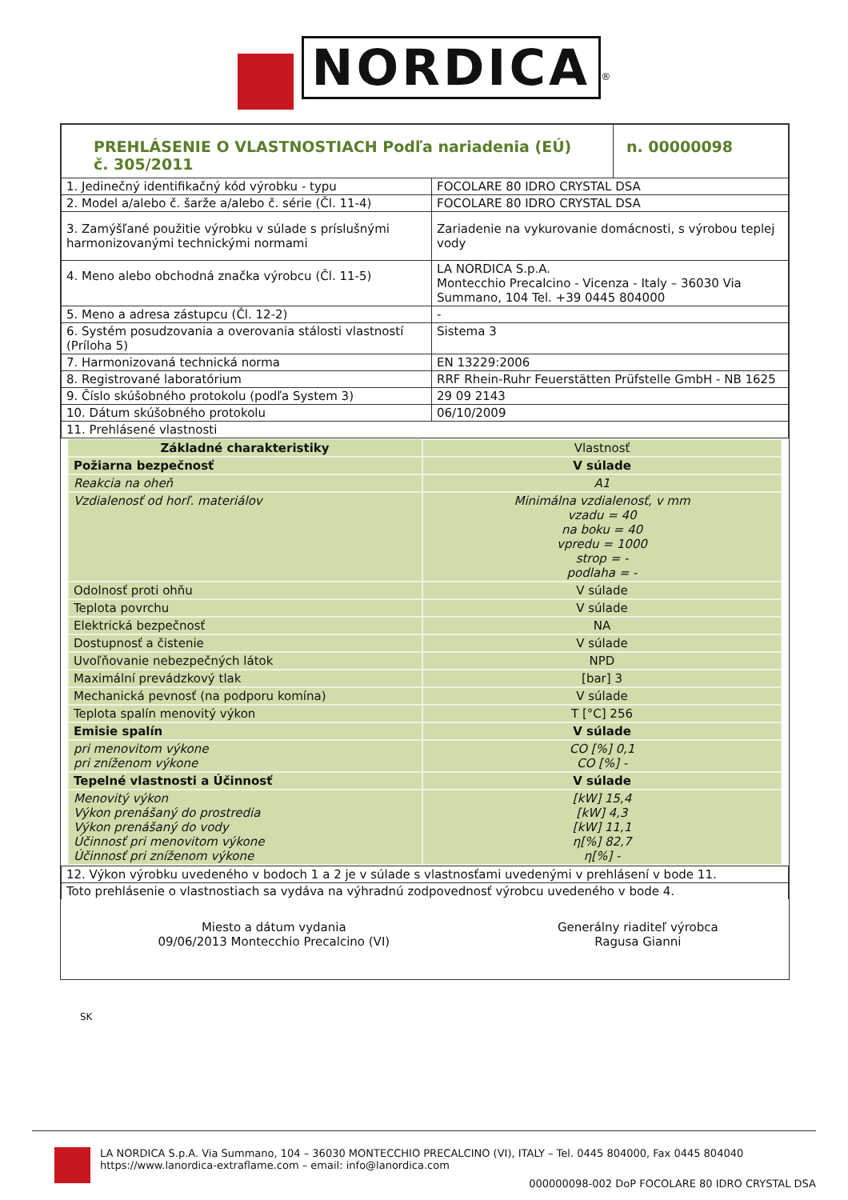NORDICA<sup>®</sup>
| PREHLÁSENIE O VLASTNOSTIACH Podľa nariadenia (EÚ) č. 305/2011 | | n. 00000098 |
| 1. Jedinečný identifikačný kód výrobku - typu | FOCOLARE 80 IDRO CRYSTAL DSA | |
| 2. Model a/alebo č. šarže a/alebo č. série (Čl. 11-4) | FOCOLARE 80 IDRO CRYSTAL DSA | |
| 3. Zamýšľané použitie výrobku v súlade s príslušnými harmonizovanými technickými normami | Zariadenie na vykurovanie domácnosti, s výrobou teplej vody | |
| 4. Meno alebo obchodná značka výrobcu (Čl. 11-5) | LA NORDICA S.p.A. Montecchio Precalcino - Vicenza - Italy – 36030 Via Summano, 104 Tel. +39 0445 804000 | |
| 5. Meno a adresa zástupcu (Čl. 12-2) | - | |
| 6. Systém posudzovania a overovania stálosti vlastností (Príloha 5) | Sistema 3 | |
| 7. Harmonizovaná technická norma | EN 13229:2006 | |
| 8. Registrované laboratórium | RRF Rhein-Ruhr Feuerstätten Prüfstelle GmbH - NB 1625 | |
| 9. Číslo skúšobného protokolu (podľa System 3) | 29 09 2143 | |
| 10. Dátum skúšobného protokolu | 06/10/2009 | |
| 11. Prehlásené vlastnosti | | |
| Základné charakteristiky | Vlastnosť |
| Požiarna bezpečnosť | V súlade |
| Reakcia na oheň | A1 |
| Vzdialenosť od horľ. materiálov | Minimálna vzdialenosť, v mm vzadu = 40 na boku = 40 vpredu = 1000 strop = - podlaha = - |
| Odolnosť proti ohňu | V súlade |
| Teplota povrchu | V súlade |
| Elektrická bezpečnosť | NA |
| Dostupnosť a čistenie | V súlade |
| Uvoľňovanie nebezpečných látok | NPD |
| Maximální prevádzkový tlak | [bar] 3 |
| Mechanická pevnosť (na podporu komína) | V súlade |
| Teplota spalín menovitý výkon | T [°C] 256 |
| Emisie spalín | V súlade |
| pri menovitom výkone pri zníženom výkone | CO [%] 0,1 CO [%] - |
| Tepelné vlastnosti a Účinnosť | V súlade |
| Menovitý výkon Výkon prenášaný do prostredia Výkon prenášaný do vody Účinnosť pri menovitom výkone Účinnosť pri zníženom výkone | [kW] 15,4 [kW] 4,3 [kW] 11,1 η[%] 82,7 η[%] - |
| 12. Výkon výrobku uvedeného v bodoch 1 a 2 je v súlade s vlastnosťami uvedenými v prehlásení v bode 11. |
| Toto prehlásenie o vlastnostiach sa vydáva na výhradnú zodpovednosť výrobcu uvedeného v bode 4. |
| Miesto a dátum vydania 09/06/2013 Montecchio Precalcino (VI) | Generálny riaditeľ výrobca Ragusa Gianni |
SK
LA NORDICA S.p.A. Via Summano, 104 – 36030 MONTECCHIO PRECALCINO (VI), ITALY – Tel. 0445 804000, Fax 0445 804040
https://www.lanordica-extraflame.com – email: info@lanordica.com
000000098-002 DoP FOCOLARE 80 IDRO CRYSTAL DSA